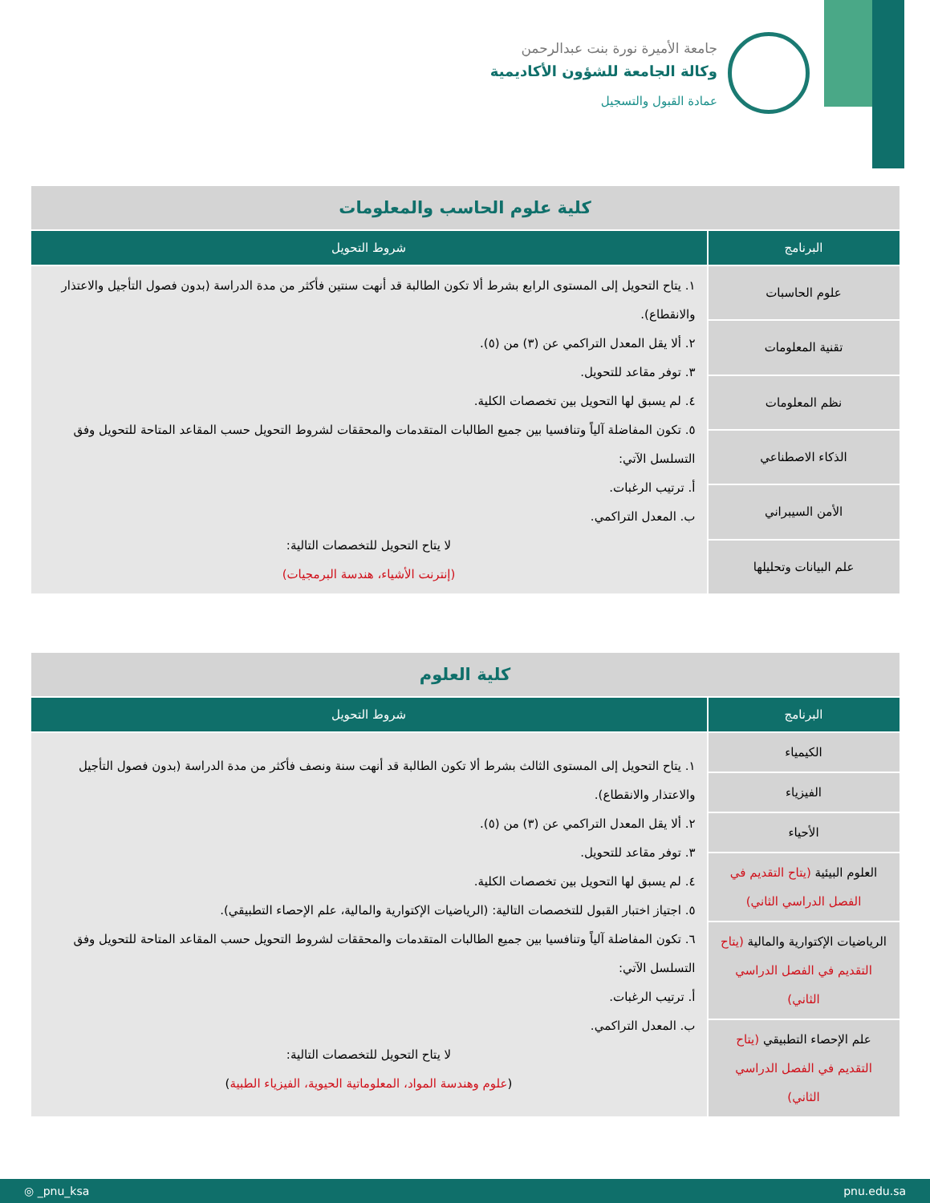جامعة الأميرة نورة بنت عبدالرحمن
وكالة الجامعة للشؤون الأكاديمية
عمادة القبول والتسجيل
| كلية علوم الحاسب والمعلومات | |
| البرنامج | شروط التحويل |
| علوم الحاسبات | ١. يتاح التحويل إلى المستوى الرابع بشرط ألا تكون الطالبة قد أنهت سنتين فأكثر من مدة الدراسة (بدون فصول التأجيل والاعتذار والانقطاع). ٢. ألا يقل المعدل التراكمي عن (٣) من (٥). ٣. توفر مقاعد للتحويل. ٤. لم يسبق لها التحويل بين تخصصات الكلية. ٥. تكون المفاضلة آلياً وتنافسيا بين جميع الطالبات المتقدمات والمحققات لشروط التحويل حسب المقاعد المتاحة للتحويل وفق التسلسل الآتي: أ. ترتيب الرغبات. ب. المعدل التراكمي. لا يتاح التحويل للتخصصات التالية: (إنترنت الأشياء، هندسة البرمجيات) |
| تقنية المعلومات | |
| نظم المعلومات | |
| الذكاء الاصطناعي | |
| الأمن السيبراني | |
| علم البيانات وتحليلها | |
| كلية العلوم | |
| البرنامج | شروط التحويل |
| الكيمياء | ١. يتاح التحويل إلى المستوى الثالث بشرط ألا تكون الطالبة قد أنهت سنة ونصف فأكثر من مدة الدراسة (بدون فصول التأجيل والاعتذار والانقطاع). ٢. ألا يقل المعدل التراكمي عن (٣) من (٥). ٣. توفر مقاعد للتحويل. ٤. لم يسبق لها التحويل بين تخصصات الكلية. ٥. اجتياز اختبار القبول للتخصصات التالية: (الرياضيات الإكتوارية والمالية، علم الإحصاء التطبيقي). ٦. تكون المفاضلة آلياً وتنافسيا بين جميع الطالبات المتقدمات والمحققات لشروط التحويل حسب المقاعد المتاحة للتحويل وفق التسلسل الآتي: أ. ترتيب الرغبات. ب. المعدل التراكمي. لا يتاح التحويل للتخصصات التالية: ( علوم وهندسة المواد، المعلوماتية الحيوية، الفيزياء الطبية ) |
| الفيزياء | |
| الأحياء | |
| العلوم البيئية (يتاح التقديم في الفصل الدراسي الثاني) | |
| الرياضيات الإكتوارية والمالية (يتاح التقديم في الفصل الدراسي الثاني) | |
| علم الإحصاء التطبيقي (يتاح التقديم في الفصل الدراسي الثاني) | |
◎ _pnu_ksa pnu.edu.sa